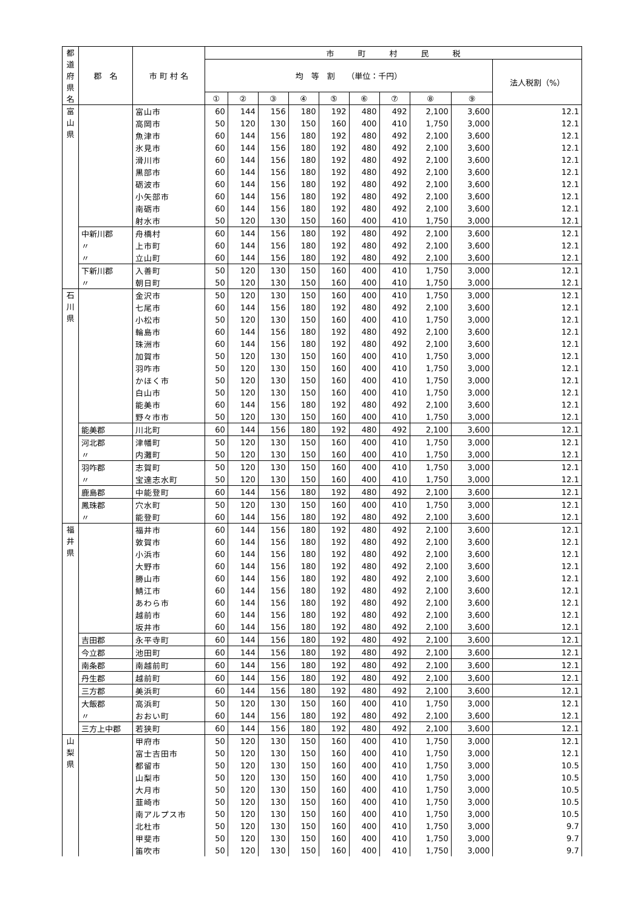| 都道府県名 | 郡 名 | 市 町 村 名 | 市 町 村 民 税 | | | | | | | | | |
| --- | --- | --- | --- | --- | --- | --- | --- | --- | --- | --- | --- | --- |
| | | | 均 等 割 （単位：千円） | | | | | | | | | 法人税割（%） |
| | | | ① | ② | ③ | ④ | ⑤ | ⑥ | ⑦ | ⑧ | ⑨ | |
| 富山県 | | 富山市 | 60 | 144 | 156 | 180 | 192 | 480 | 492 | 2,100 | 3,600 | 12.1 |
| | | 高岡市 | 50 | 120 | 130 | 150 | 160 | 400 | 410 | 1,750 | 3,000 | 12.1 |
| | | 魚津市 | 60 | 144 | 156 | 180 | 192 | 480 | 492 | 2,100 | 3,600 | 12.1 |
| | | 氷見市 | 60 | 144 | 156 | 180 | 192 | 480 | 492 | 2,100 | 3,600 | 12.1 |
| | | 滑川市 | 60 | 144 | 156 | 180 | 192 | 480 | 492 | 2,100 | 3,600 | 12.1 |
| | | 黒部市 | 60 | 144 | 156 | 180 | 192 | 480 | 492 | 2,100 | 3,600 | 12.1 |
| | | 砺波市 | 60 | 144 | 156 | 180 | 192 | 480 | 492 | 2,100 | 3,600 | 12.1 |
| | | 小矢部市 | 60 | 144 | 156 | 180 | 192 | 480 | 492 | 2,100 | 3,600 | 12.1 |
| | | 南砺市 | 60 | 144 | 156 | 180 | 192 | 480 | 492 | 2,100 | 3,600 | 12.1 |
| | | 射水市 | 50 | 120 | 130 | 150 | 160 | 400 | 410 | 1,750 | 3,000 | 12.1 |
| | 中新川郡 | 舟橋村 | 60 | 144 | 156 | 180 | 192 | 480 | 492 | 2,100 | 3,600 | 12.1 |
| | 〃 | 上市町 | 60 | 144 | 156 | 180 | 192 | 480 | 492 | 2,100 | 3,600 | 12.1 |
| | 〃 | 立山町 | 60 | 144 | 156 | 180 | 192 | 480 | 492 | 2,100 | 3,600 | 12.1 |
| | 下新川郡 | 入善町 | 50 | 120 | 130 | 150 | 160 | 400 | 410 | 1,750 | 3,000 | 12.1 |
| | 〃 | 朝日町 | 50 | 120 | 130 | 150 | 160 | 400 | 410 | 1,750 | 3,000 | 12.1 |
| 石川県 | | 金沢市 | 50 | 120 | 130 | 150 | 160 | 400 | 410 | 1,750 | 3,000 | 12.1 |
| | | 七尾市 | 60 | 144 | 156 | 180 | 192 | 480 | 492 | 2,100 | 3,600 | 12.1 |
| | | 小松市 | 50 | 120 | 130 | 150 | 160 | 400 | 410 | 1,750 | 3,000 | 12.1 |
| | | 輪島市 | 60 | 144 | 156 | 180 | 192 | 480 | 492 | 2,100 | 3,600 | 12.1 |
| | | 珠洲市 | 60 | 144 | 156 | 180 | 192 | 480 | 492 | 2,100 | 3,600 | 12.1 |
| | | 加賀市 | 50 | 120 | 130 | 150 | 160 | 400 | 410 | 1,750 | 3,000 | 12.1 |
| | | 羽咋市 | 50 | 120 | 130 | 150 | 160 | 400 | 410 | 1,750 | 3,000 | 12.1 |
| | | かほく市 | 50 | 120 | 130 | 150 | 160 | 400 | 410 | 1,750 | 3,000 | 12.1 |
| | | 白山市 | 50 | 120 | 130 | 150 | 160 | 400 | 410 | 1,750 | 3,000 | 12.1 |
| | | 能美市 | 60 | 144 | 156 | 180 | 192 | 480 | 492 | 2,100 | 3,600 | 12.1 |
| | | 野々市市 | 50 | 120 | 130 | 150 | 160 | 400 | 410 | 1,750 | 3,000 | 12.1 |
| | 能美郡 | 川北町 | 60 | 144 | 156 | 180 | 192 | 480 | 492 | 2,100 | 3,600 | 12.1 |
| | 河北郡 | 津幡町 | 50 | 120 | 130 | 150 | 160 | 400 | 410 | 1,750 | 3,000 | 12.1 |
| | 〃 | 内灘町 | 50 | 120 | 130 | 150 | 160 | 400 | 410 | 1,750 | 3,000 | 12.1 |
| | 羽咋郡 | 志賀町 | 50 | 120 | 130 | 150 | 160 | 400 | 410 | 1,750 | 3,000 | 12.1 |
| | 〃 | 宝達志水町 | 50 | 120 | 130 | 150 | 160 | 400 | 410 | 1,750 | 3,000 | 12.1 |
| | 鹿島郡 | 中能登町 | 60 | 144 | 156 | 180 | 192 | 480 | 492 | 2,100 | 3,600 | 12.1 |
| | 鳳珠郡 | 穴水町 | 50 | 120 | 130 | 150 | 160 | 400 | 410 | 1,750 | 3,000 | 12.1 |
| | 〃 | 能登町 | 60 | 144 | 156 | 180 | 192 | 480 | 492 | 2,100 | 3,600 | 12.1 |
| 福井県 | | 福井市 | 60 | 144 | 156 | 180 | 192 | 480 | 492 | 2,100 | 3,600 | 12.1 |
| | | 敦賀市 | 60 | 144 | 156 | 180 | 192 | 480 | 492 | 2,100 | 3,600 | 12.1 |
| | | 小浜市 | 60 | 144 | 156 | 180 | 192 | 480 | 492 | 2,100 | 3,600 | 12.1 |
| | | 大野市 | 60 | 144 | 156 | 180 | 192 | 480 | 492 | 2,100 | 3,600 | 12.1 |
| | | 勝山市 | 60 | 144 | 156 | 180 | 192 | 480 | 492 | 2,100 | 3,600 | 12.1 |
| | | 鯖江市 | 60 | 144 | 156 | 180 | 192 | 480 | 492 | 2,100 | 3,600 | 12.1 |
| | | あわら市 | 60 | 144 | 156 | 180 | 192 | 480 | 492 | 2,100 | 3,600 | 12.1 |
| | | 越前市 | 60 | 144 | 156 | 180 | 192 | 480 | 492 | 2,100 | 3,600 | 12.1 |
| | | 坂井市 | 60 | 144 | 156 | 180 | 192 | 480 | 492 | 2,100 | 3,600 | 12.1 |
| | 吉田郡 | 永平寺町 | 60 | 144 | 156 | 180 | 192 | 480 | 492 | 2,100 | 3,600 | 12.1 |
| | 今立郡 | 池田町 | 60 | 144 | 156 | 180 | 192 | 480 | 492 | 2,100 | 3,600 | 12.1 |
| | 南条郡 | 南越前町 | 60 | 144 | 156 | 180 | 192 | 480 | 492 | 2,100 | 3,600 | 12.1 |
| | 丹生郡 | 越前町 | 60 | 144 | 156 | 180 | 192 | 480 | 492 | 2,100 | 3,600 | 12.1 |
| | 三方郡 | 美浜町 | 60 | 144 | 156 | 180 | 192 | 480 | 492 | 2,100 | 3,600 | 12.1 |
| | 大飯郡 | 高浜町 | 50 | 120 | 130 | 150 | 160 | 400 | 410 | 1,750 | 3,000 | 12.1 |
| | 〃 | おおい町 | 60 | 144 | 156 | 180 | 192 | 480 | 492 | 2,100 | 3,600 | 12.1 |
| | 三方上中郡 | 若狭町 | 60 | 144 | 156 | 180 | 192 | 480 | 492 | 2,100 | 3,600 | 12.1 |
| 山梨県 | | 甲府市 | 50 | 120 | 130 | 150 | 160 | 400 | 410 | 1,750 | 3,000 | 12.1 |
| | | 富士吉田市 | 50 | 120 | 130 | 150 | 160 | 400 | 410 | 1,750 | 3,000 | 12.1 |
| | | 都留市 | 50 | 120 | 130 | 150 | 160 | 400 | 410 | 1,750 | 3,000 | 10.5 |
| | | 山梨市 | 50 | 120 | 130 | 150 | 160 | 400 | 410 | 1,750 | 3,000 | 10.5 |
| | | 大月市 | 50 | 120 | 130 | 150 | 160 | 400 | 410 | 1,750 | 3,000 | 10.5 |
| | | 韮崎市 | 50 | 120 | 130 | 150 | 160 | 400 | 410 | 1,750 | 3,000 | 10.5 |
| | | 南アルプス市 | 50 | 120 | 130 | 150 | 160 | 400 | 410 | 1,750 | 3,000 | 10.5 |
| | | 北杜市 | 50 | 120 | 130 | 150 | 160 | 400 | 410 | 1,750 | 3,000 | 9.7 |
| | | 甲斐市 | 50 | 120 | 130 | 150 | 160 | 400 | 410 | 1,750 | 3,000 | 9.7 |
| | | 笛吹市 | 50 | 120 | 130 | 150 | 160 | 400 | 410 | 1,750 | 3,000 | 9.7 |